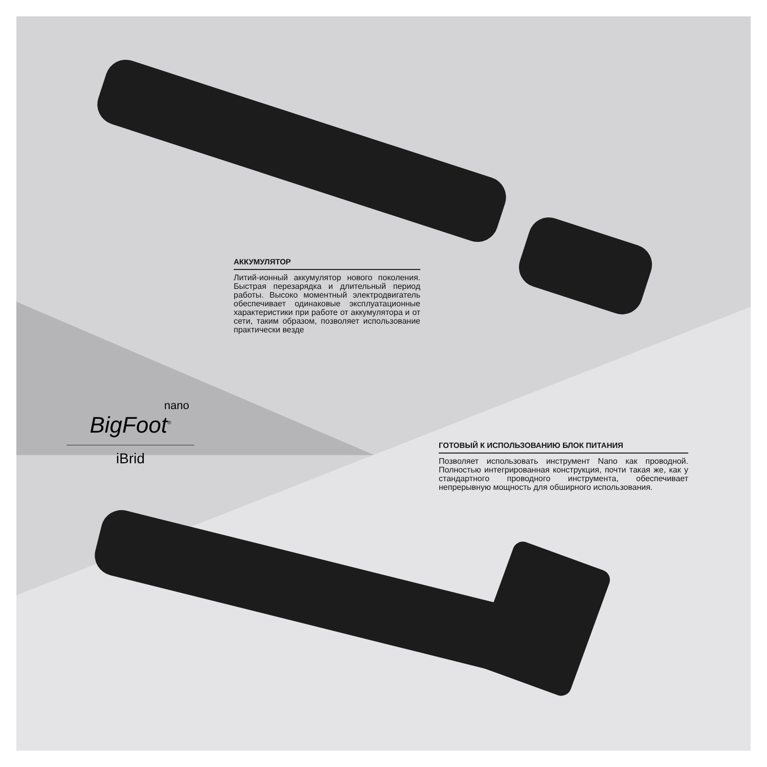АККУМУЛЯТОР
Литий-ионный аккумулятор нового поколения. Быстрая перезарядка и длительный период работы. Высоко моментный электродвигатель обеспечивает одинаковые эксплуатационные характеристики при работе от аккумулятора и от сети, таким образом, позволяет использование практически везде
nano
BigFoot<sup>®</sup>
iBrid
ГОТОВЫЙ К ИСПОЛЬЗОВАНИЮ БЛОК ПИТАНИЯ
Позволяет использовать инструмент Nano как проводной. Полностью интегрированная конструкция, почти такая же, как у стандартного проводного инструмента, обеспечивает непрерывную мощность для обширного использования.